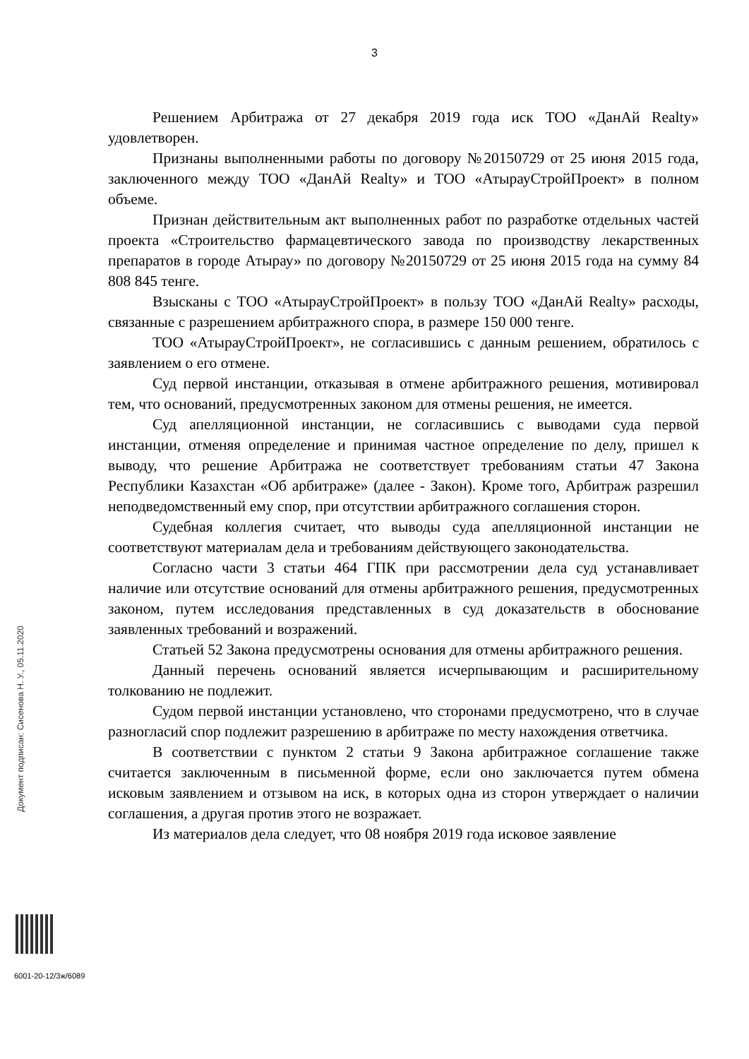3
Решением Арбитража от 27 декабря 2019 года иск ТОО «ДанАй Realty» удовлетворен.
Признаны выполненными работы по договору №20150729 от 25 июня 2015 года, заключенного между ТОО «ДанАй Realty» и ТОО «АтырауСтройПроект» в полном объеме.
Признан действительным акт выполненных работ по разработке отдельных частей проекта «Строительство фармацевтического завода по производству лекарственных препаратов в городе Атырау» по договору №20150729 от 25 июня 2015 года на сумму 84 808 845 тенге.
Взысканы с ТОО «АтырауСтройПроект» в пользу ТОО «ДанАй Realty» расходы, связанные с разрешением арбитражного спора, в размере 150 000 тенге.
ТОО «АтырауСтройПроект», не согласившись с данным решением, обратилось с заявлением о его отмене.
Суд первой инстанции, отказывая в отмене арбитражного решения, мотивировал тем, что оснований, предусмотренных законом для отмены решения, не имеется.
Суд апелляционной инстанции, не согласившись с выводами суда первой инстанции, отменяя определение и принимая частное определение по делу, пришел к выводу, что решение Арбитража не соответствует требованиям статьи 47 Закона Республики Казахстан «Об арбитраже» (далее - Закон). Кроме того, Арбитраж разрешил неподведомственный ему спор, при отсутствии арбитражного соглашения сторон.
Судебная коллегия считает, что выводы суда апелляционной инстанции не соответствуют материалам дела и требованиям действующего законодательства.
Согласно части 3 статьи 464 ГПК при рассмотрении дела суд устанавливает наличие или отсутствие оснований для отмены арбитражного решения, предусмотренных законом, путем исследования представленных в суд доказательств в обоснование заявленных требований и возражений.
Статьей 52 Закона предусмотрены основания для отмены арбитражного решения.
Данный перечень оснований является исчерпывающим и расширительному толкованию не подлежит.
Судом первой инстанции установлено, что сторонами предусмотрено, что в случае разногласий спор подлежит разрешению в арбитраже по месту нахождения ответчика.
В соответствии с пунктом 2 статьи 9 Закона арбитражное соглашение также считается заключенным в письменной форме, если оно заключается путем обмена исковым заявлением и отзывом на иск, в которых одна из сторон утверждает о наличии соглашения, а другая против этого не возражает.
Из материалов дела следует, что 08 ноября 2019 года исковое заявление
Документ подписан: Сисенова Н. У., 05.11.2020
6001-20-12/3ж/6089